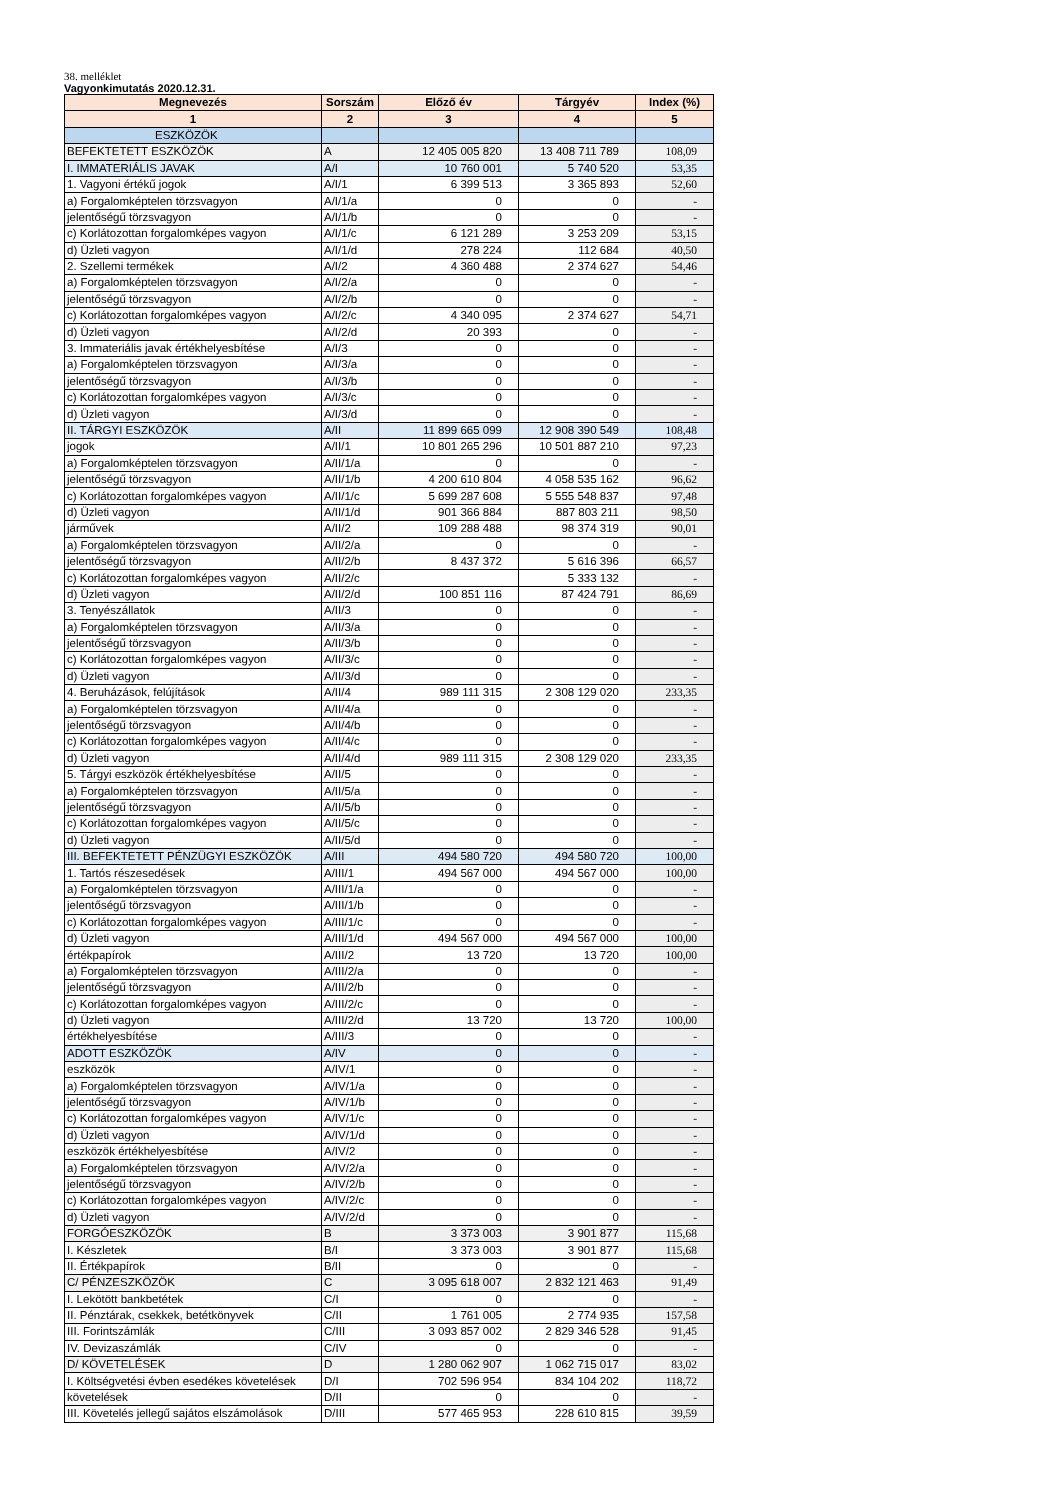38. melléklet
Vagyonkimutatás 2020.12.31.
| Megnevezés | Sorszám | Előző év | Tárgyév | Index (%) |
| --- | --- | --- | --- | --- |
| 1 | 2 | 3 | 4 | 5 |
| ESZKÖZÖK | | | | |
| BEFEKTETETT ESZKÖZÖK | A | 12 405 005 820 | 13 408 711 789 | 108,09 |
| I. IMMATERIÁLIS JAVAK | A/I | 10 760 001 | 5 740 520 | 53,35 |
| 1. Vagyoni értékű jogok | A/I/1 | 6 399 513 | 3 365 893 | 52,60 |
| a) Forgalomképtelen törzsvagyon | A/I/1/a | 0 | 0 | - |
| jelentőségű törzsvagyon | A/I/1/b | 0 | 0 | - |
| c) Korlátozottan forgalomképes vagyon | A/I/1/c | 6 121 289 | 3 253 209 | 53,15 |
| d) Üzleti vagyon | A/I/1/d | 278 224 | 112 684 | 40,50 |
| 2. Szellemi termékek | A/I/2 | 4 360 488 | 2 374 627 | 54,46 |
| a) Forgalomképtelen törzsvagyon | A/I/2/a | 0 | 0 | - |
| jelentőségű törzsvagyon | A/I/2/b | 0 | 0 | - |
| c) Korlátozottan forgalomképes vagyon | A/I/2/c | 4 340 095 | 2 374 627 | 54,71 |
| d) Üzleti vagyon | A/I/2/d | 20 393 | 0 | - |
| 3. Immateriális javak értékhelyesbítése | A/I/3 | 0 | 0 | - |
| a) Forgalomképtelen törzsvagyon | A/I/3/a | 0 | 0 | - |
| jelentőségű törzsvagyon | A/I/3/b | 0 | 0 | - |
| c) Korlátozottan forgalomképes vagyon | A/I/3/c | 0 | 0 | - |
| d) Üzleti vagyon | A/I/3/d | 0 | 0 | - |
| II. TÁRGYI ESZKÖZÖK | A/II | 11 899 665 099 | 12 908 390 549 | 108,48 |
| jogok | A/II/1 | 10 801 265 296 | 10 501 887 210 | 97,23 |
| a) Forgalomképtelen törzsvagyon | A/II/1/a | 0 | 0 | - |
| jelentőségű törzsvagyon | A/II/1/b | 4 200 610 804 | 4 058 535 162 | 96,62 |
| c) Korlátozottan forgalomképes vagyon | A/II/1/c | 5 699 287 608 | 5 555 548 837 | 97,48 |
| d) Üzleti vagyon | A/II/1/d | 901 366 884 | 887 803 211 | 98,50 |
| járművek | A/II/2 | 109 288 488 | 98 374 319 | 90,01 |
| a) Forgalomképtelen törzsvagyon | A/II/2/a | 0 | 0 | - |
| jelentőségű törzsvagyon | A/II/2/b | 8 437 372 | 5 616 396 | 66,57 |
| c) Korlátozottan forgalomképes vagyon | A/II/2/c | | 5 333 132 | - |
| d) Üzleti vagyon | A/II/2/d | 100 851 116 | 87 424 791 | 86,69 |
| 3. Tenyészállatok | A/II/3 | 0 | 0 | - |
| a) Forgalomképtelen törzsvagyon | A/II/3/a | 0 | 0 | - |
| jelentőségű törzsvagyon | A/II/3/b | 0 | 0 | - |
| c) Korlátozottan forgalomképes vagyon | A/II/3/c | 0 | 0 | - |
| d) Üzleti vagyon | A/II/3/d | 0 | 0 | - |
| 4. Beruházások, felújítások | A/II/4 | 989 111 315 | 2 308 129 020 | 233,35 |
| a) Forgalomképtelen törzsvagyon | A/II/4/a | 0 | 0 | - |
| jelentőségű törzsvagyon | A/II/4/b | 0 | 0 | - |
| c) Korlátozottan forgalomképes vagyon | A/II/4/c | 0 | 0 | - |
| d) Üzleti vagyon | A/II/4/d | 989 111 315 | 2 308 129 020 | 233,35 |
| 5. Tárgyi eszközök értékhelyesbítése | A/II/5 | 0 | 0 | - |
| a) Forgalomképtelen törzsvagyon | A/II/5/a | 0 | 0 | - |
| jelentőségű törzsvagyon | A/II/5/b | 0 | 0 | - |
| c) Korlátozottan forgalomképes vagyon | A/II/5/c | 0 | 0 | - |
| d) Üzleti vagyon | A/II/5/d | 0 | 0 | - |
| III. BEFEKTETETT PÉNZÜGYI ESZKÖZÖK | A/III | 494 580 720 | 494 580 720 | 100,00 |
| 1. Tartós részesedések | A/III/1 | 494 567 000 | 494 567 000 | 100,00 |
| a) Forgalomképtelen törzsvagyon | A/III/1/a | 0 | 0 | - |
| jelentőségű törzsvagyon | A/III/1/b | 0 | 0 | - |
| c) Korlátozottan forgalomképes vagyon | A/III/1/c | 0 | 0 | - |
| d) Üzleti vagyon | A/III/1/d | 494 567 000 | 494 567 000 | 100,00 |
| értékpapírok | A/III/2 | 13 720 | 13 720 | 100,00 |
| a) Forgalomképtelen törzsvagyon | A/III/2/a | 0 | 0 | - |
| jelentőségű törzsvagyon | A/III/2/b | 0 | 0 | - |
| c) Korlátozottan forgalomképes vagyon | A/III/2/c | 0 | 0 | - |
| d) Üzleti vagyon | A/III/2/d | 13 720 | 13 720 | 100,00 |
| értékhelyesbítése | A/III/3 | 0 | 0 | - |
| ADOTT ESZKÖZÖK | A/IV | 0 | 0 | - |
| eszközök | A/IV/1 | 0 | 0 | - |
| a) Forgalomképtelen törzsvagyon | A/IV/1/a | 0 | 0 | - |
| jelentőségű törzsvagyon | A/IV/1/b | 0 | 0 | - |
| c) Korlátozottan forgalomképes vagyon | A/IV/1/c | 0 | 0 | - |
| d) Üzleti vagyon | A/IV/1/d | 0 | 0 | - |
| eszközök értékhelyesbítése | A/IV/2 | 0 | 0 | - |
| a) Forgalomképtelen törzsvagyon | A/IV/2/a | 0 | 0 | - |
| jelentőségű törzsvagyon | A/IV/2/b | 0 | 0 | - |
| c) Korlátozottan forgalomképes vagyon | A/IV/2/c | 0 | 0 | - |
| d) Üzleti vagyon | A/IV/2/d | 0 | 0 | - |
| FORGÓESZKÖZÖK | B | 3 373 003 | 3 901 877 | 115,68 |
| I. Készletek | B/I | 3 373 003 | 3 901 877 | 115,68 |
| II. Értékpapírok | B/II | 0 | 0 | - |
| C/ PÉNZESZKÖZÖK | C | 3 095 618 007 | 2 832 121 463 | 91,49 |
| I. Lekötött bankbetétek | C/I | 0 | 0 | - |
| II. Pénztárak, csekkek, betétkönyvek | C/II | 1 761 005 | 2 774 935 | 157,58 |
| III. Forintszámlák | C/III | 3 093 857 002 | 2 829 346 528 | 91,45 |
| IV. Devizaszámlák | C/IV | 0 | 0 | - |
| D/ KÖVETELÉSEK | D | 1 280 062 907 | 1 062 715 017 | 83,02 |
| I. Költségvetési évben esedékes követelések | D/I | 702 596 954 | 834 104 202 | 118,72 |
| követelések | D/II | 0 | 0 | - |
| III. Követelés jellegű sajátos elszámolások | D/III | 577 465 953 | 228 610 815 | 39,59 |